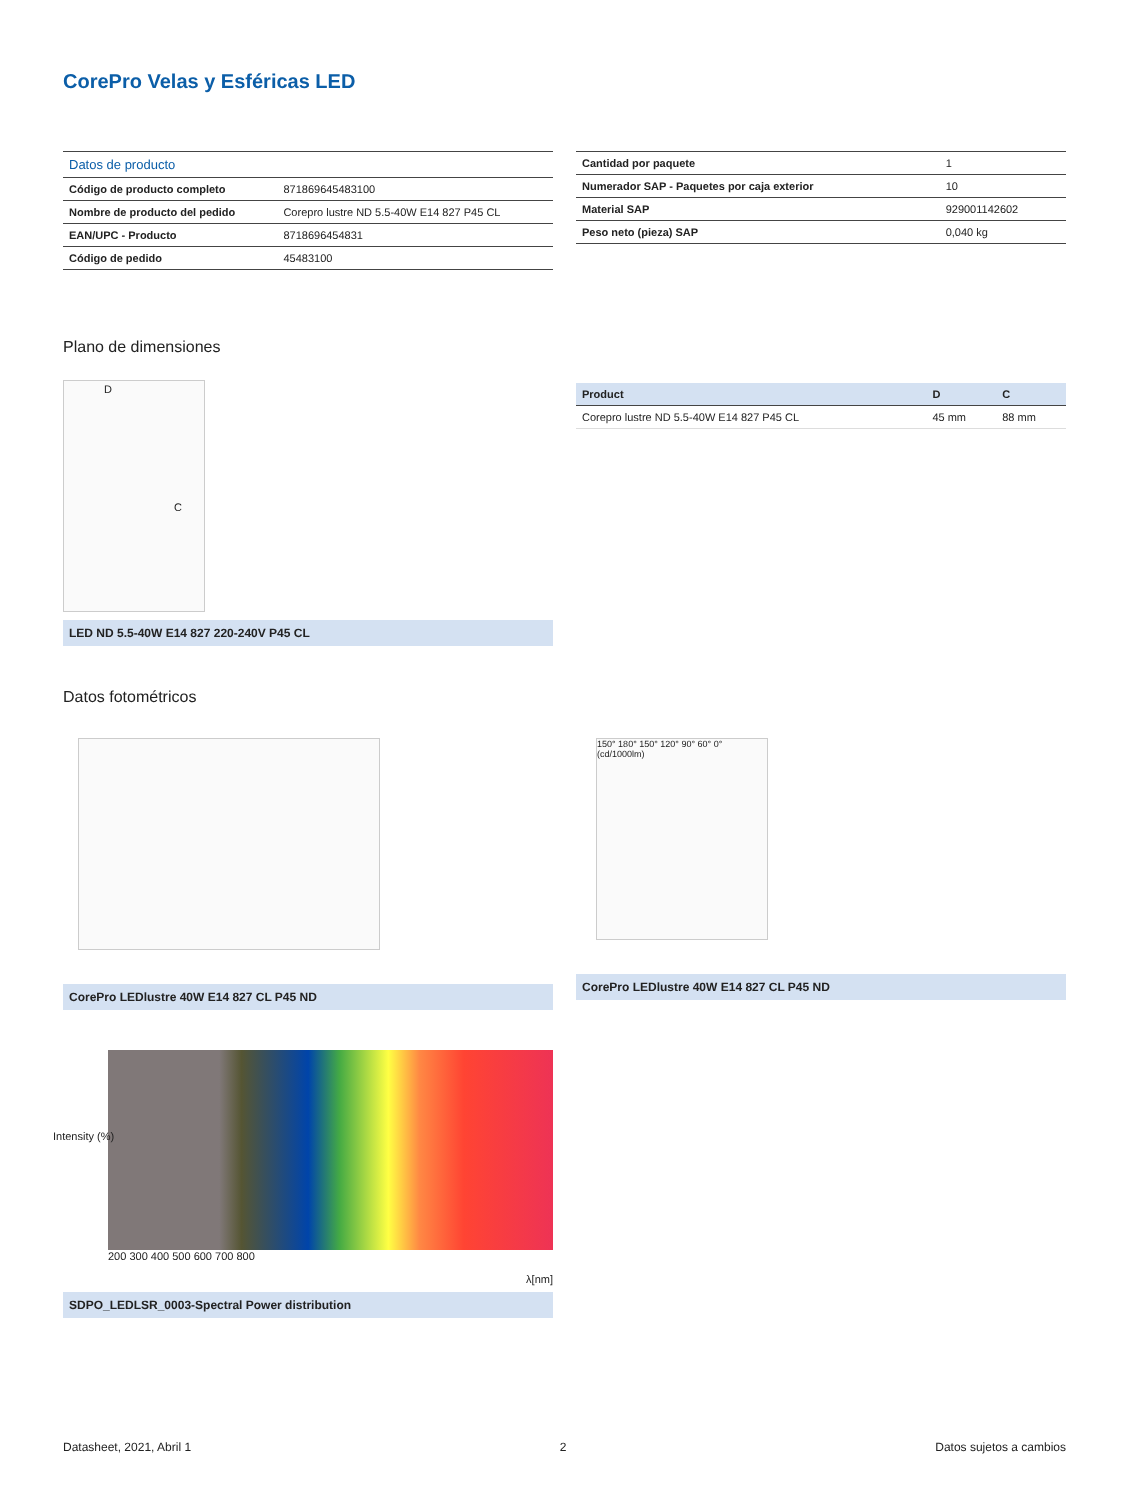CorePro Velas y Esféricas LED
| Datos de producto | |
| --- | --- |
| Código de producto completo | 871869645483100 |
| Nombre de producto del pedido | Corepro lustre ND 5.5-40W E14 827 P45 CL |
| EAN/UPC - Producto | 8718696454831 |
| Código de pedido | 45483100 |
| Cantidad por paquete | 1 |
| Numerador SAP - Paquetes por caja exterior | 10 |
| Material SAP | 929001142602 |
| Peso neto (pieza) SAP | 0,040 kg |
Plano de dimensiones
D
C
LED ND 5.5-40W E14 827 220-240V P45 CL
| Product | D | C |
| --- | --- | --- |
| Corepro lustre ND 5.5-40W E14 827 P45 CL | 45 mm | 88 mm |
Datos fotométricos
CorePro LEDlustre 40W E14 827 CL P45 ND
Intensity (%)
λ[nm]
200 300 400 500 600 700 800
SDPO_LEDLSR_0003-Spectral Power distribution
150° 180° 150° 120° 90° 60° 0° (cd/1000lm)
CorePro LEDlustre 40W E14 827 CL P45 ND
Datasheet, 2021, Abril 1 2 Datos sujetos a cambios